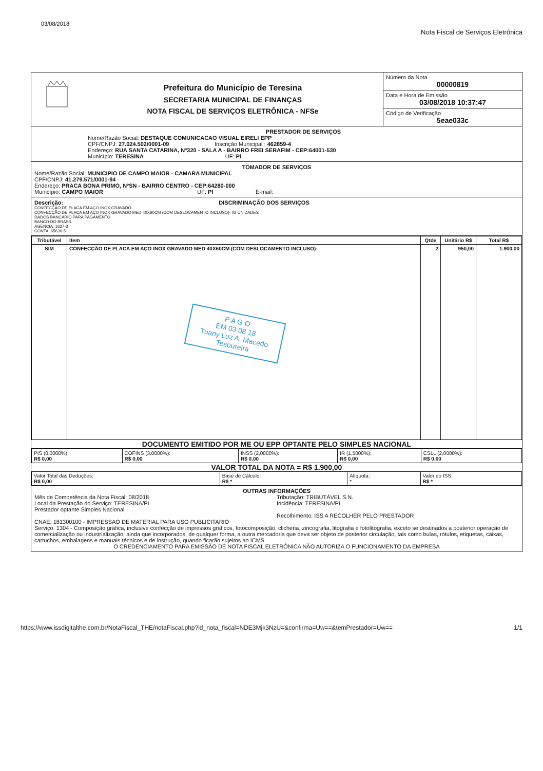03/08/2018 Nota Fiscal de Serviços Eletrônica
Prefeitura do Município de Teresina
SECRETARIA MUNICIPAL DE FINANÇAS
NOTA FISCAL DE SERVIÇOS ELETRÔNICA - NFSe
Número da Nota
00000819
Data e Hora de Emissão
03/08/2018 10:37:47
Código de Verificação
5eae033c
PRESTADOR DE SERVIÇOS
Nome/Razão Social: DESTAQUE COMUNICACAO VISUAL EIRELI EPP
CPF/CNPJ: 27.024.502/0001-09 Inscrição Municipal : 462859-4
Endereço: RUA SANTA CATARINA, Nº320 - SALA A - BAIRRO FREI SERAFIM - CEP:64001-530
Município: TERESINA UF: PI
TOMADOR DE SERVIÇOS
Nome/Razão Social: MUNICIPIO DE CAMPO MAIOR - CAMARA MUNICIPAL
CPF/CNPJ: 41.279.571/0001-94
Endereço: PRACA BONA PRIMO, NºSN - BAIRRO CENTRO - CEP:64280-000
Município: CAMPO MAIOR UF: PI E-mail:
Descrição: DISCRIMINAÇÃO DOS SERVIÇOS
CONFECÇÃO DE PLACA EM AÇO INOX GRAVADO
CONFECÇÃO DE PLACA EM AÇO INOX GRAVADO MED 40X60CM (COM DESLOCAMENTO INCLUSO)- 02 UNIDADES
DADOS BANCÁRIO PARA PAGAMENTO
BANCO DO BRASIL
AGENCIA: 1637-3
CONTA: 65630-5
| Tributável | Item | Qtde | Unitário R$ | Total R$ |
| --- | --- | --- | --- | --- |
| SIM | CONFECÇÃO DE PLACA EM AÇO INOX GRAVADO MED 40X60CM (COM DESLOCAMENTO INCLUSO)- P A G O EM 03 08 18 Tuany Luz A. Macedo Tesoureira | 2 | 950,00 | 1.900,00 |
DOCUMENTO EMITIDO POR ME OU EPP OPTANTE PELO SIMPLES NACIONAL
| PIS (0,0000%): R$ 0,00 | COFINS (3,0000%): R$ 0,00 | INSS (2,0000%): R$ 0,00 | IR (1,5000%): R$ 0,00 | CSLL (2,0000%): R$ 0,00 |
VALOR TOTAL DA NOTA = R$ 1.900,00
| Valor Total das Deduções: R$ 0,00 | Base de Cálculo: R$ * | Alíquota: * | Valor do ISS: R$ * |
OUTRAS INFORMAÇÕES
Mês de Competência da Nota Fiscal: 08/2018
Local da Prestação do Serviço: TERESINA/PI
Prestador optante Simples Nacional
Tributação: TRIBUTÁVEL S.N.
Incidência: TERESINA/PI
Recolhimento: ISS A RECOLHER PELO PRESTADOR
CNAE: 181300100 - IMPRESSAO DE MATERIAL PARA USO PUBLICITARIO
Serviço: 1304 - Composição gráfica, inclusive confecção de impressos gráficos, fotocomposição, clicheria, zincografia, litografia e fotolitografia, exceto se destinados a posterior operação de comercialização ou industrialização, ainda que incorporados, de qualquer forma, a outra mercadoria que deva ser objeto de posterior circulação, tais como bulas, rótulos, etiquetas, caixas, cartuchos, embalagens e manuais técnicos e de instrução, quando ficarão sujeitos ao ICMS
O CREDENCIAMENTO PARA EMISSÃO DE NOTA FISCAL ELETRÔNICA NÃO AUTORIZA O FUNCIONAMENTO DA EMPRESA
https://www.issdigitalthe.com.br/NotaFiscal_THE/notaFiscal.php?id_nota_fiscal=NDE3Mjk3NzU=&confirma=Uw==&temPrestador=Uw== 1/1